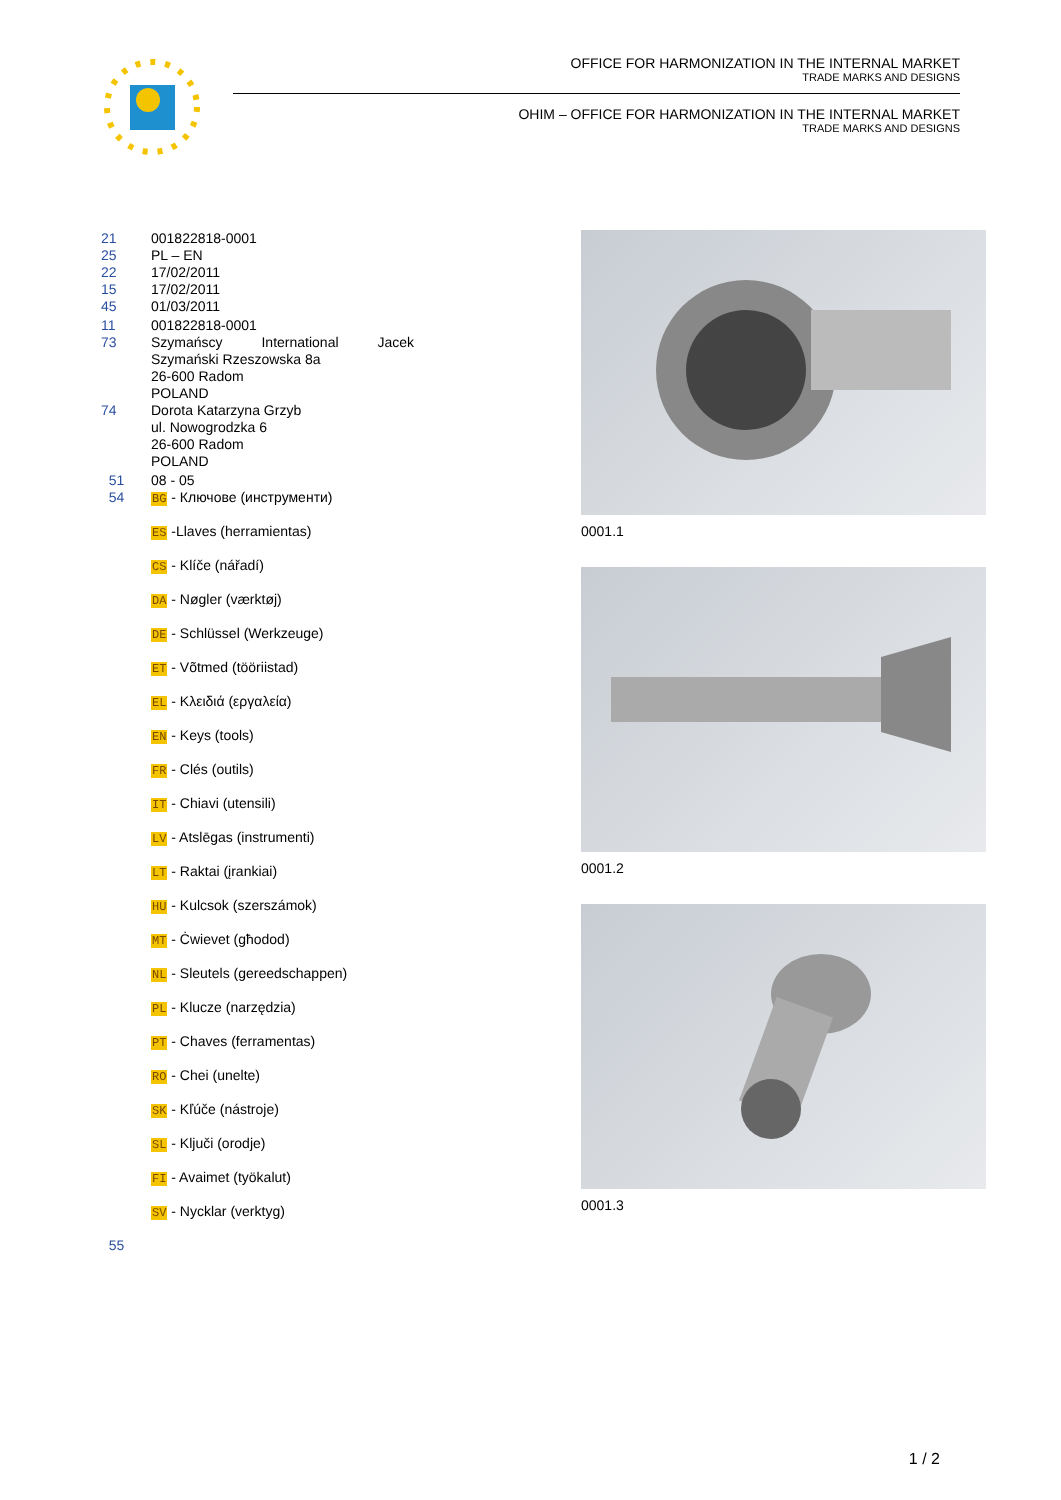OFFICE FOR HARMONIZATION IN THE INTERNAL MARKET
TRADE MARKS AND DESIGNS
OHIM – OFFICE FOR HARMONIZATION IN THE INTERNAL MARKET
TRADE MARKS AND DESIGNS
21 001822818-0001
25 PL – EN
22 17/02/2011
15 17/02/2011
45 01/03/2011
11 001822818-0001
73 Szymańscy International Jacek
Szymański Rzeszowska 8a
26-600 Radom
POLAND
74 Dorota Katarzyna Grzyb
ul. Nowogrodzka 6
26-600 Radom
POLAND
51 08 - 05
54 BG - Ключове (инструменти)
ES -Llaves (herramientas)
CS - Klíče (nářadí)
DA - Nøgler (værktøj)
DE - Schlüssel (Werkzeuge)
ET - Võtmed (tööriistad)
EL - Κλειδιά (εργαλεία)
EN - Keys (tools)
FR - Clés (outils)
IT - Chiavi (utensili)
LV - Atslēgas (instrumenti)
LT - Raktai (įrankiai)
HU - Kulcsok (szerszámok)
MT - Ċwievet (għodod)
NL - Sleutels (gereedschappen)
PL - Klucze (narzędzia)
PT - Chaves (ferramentas)
RO - Chei (unelte)
SK - Kľúče (nástroje)
SL - Ključi (orodje)
FI - Avaimet (työkalut)
SV - Nycklar (verktyg)
55
0001.1
0001.2
0001.3
1 / 2